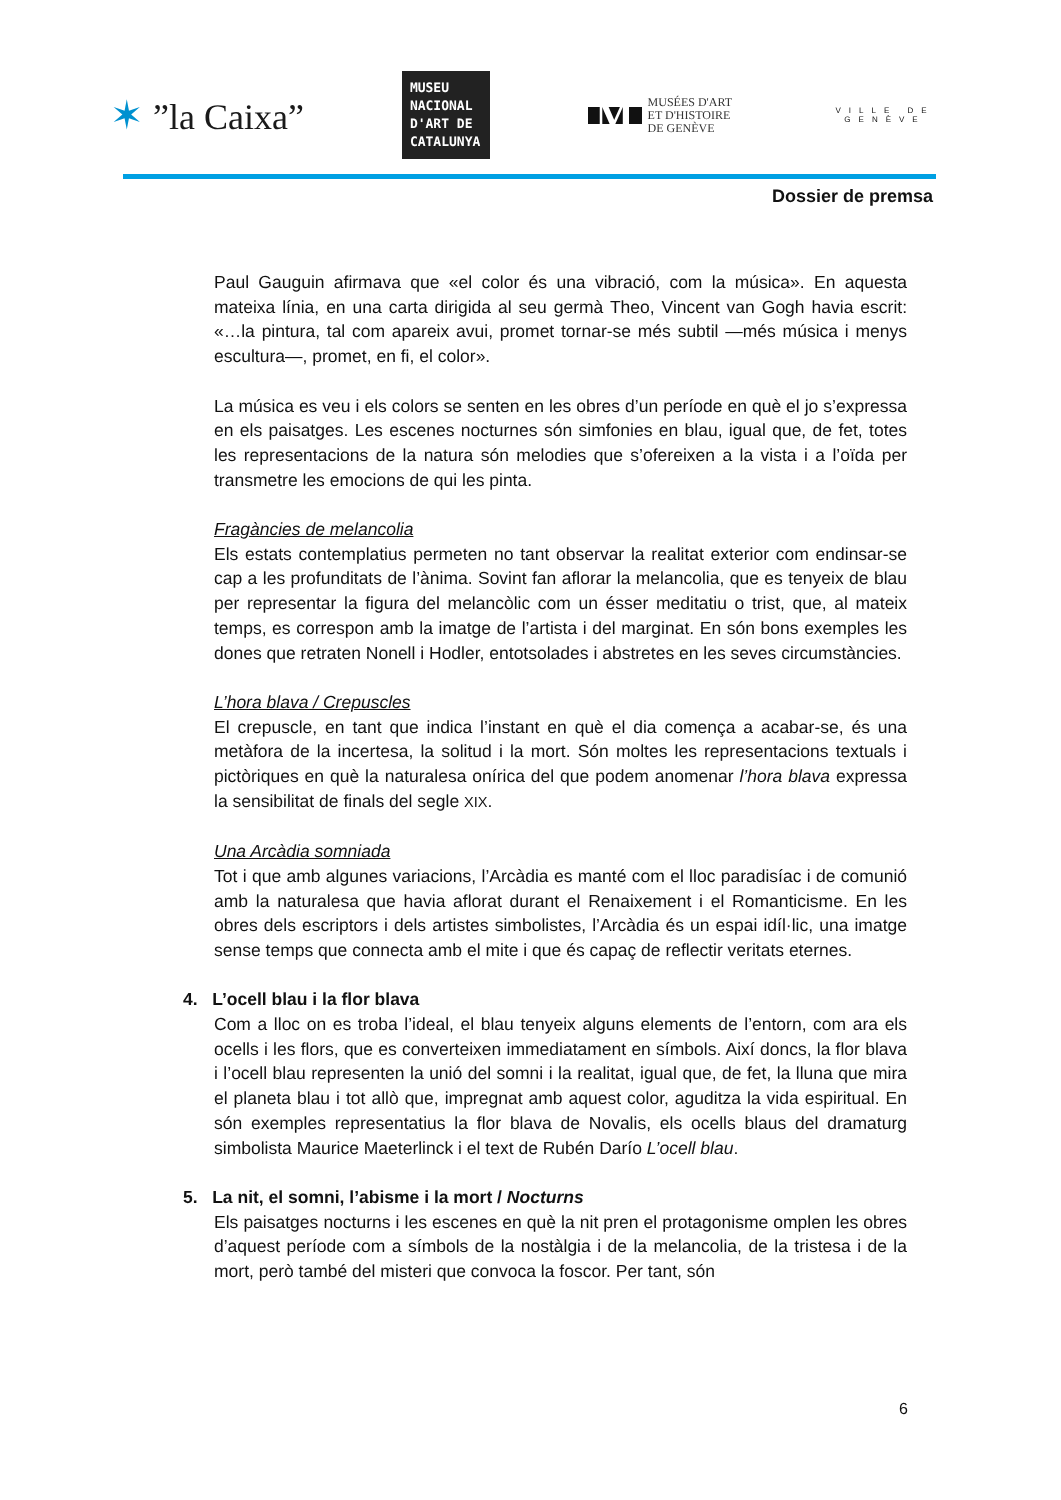✶ ”la Caixa”
MUSEU NACIONAL D'ART DE CATALUNYA
M
MUSÉES D'ART
ET D'HISTOIRE
DE GENÈVE
VILLE DE GENÈVE
Dossier de premsa
Paul Gauguin afirmava que «el color és una vibració, com la música». En aquesta mateixa línia, en una carta dirigida al seu germà Theo, Vincent van Gogh havia escrit: «…la pintura, tal com apareix avui, promet tornar-se més subtil —més música i menys escultura—, promet, en fi, el color».
La música es veu i els colors se senten en les obres d’un període en què el jo s’expressa en els paisatges. Les escenes nocturnes són simfonies en blau, igual que, de fet, totes les representacions de la natura són melodies que s’ofereixen a la vista i a l’oïda per transmetre les emocions de qui les pinta.
Fragàncies de melancolia
Els estats contemplatius permeten no tant observar la realitat exterior com endinsar-se cap a les profunditats de l’ànima. Sovint fan aflorar la melancolia, que es tenyeix de blau per representar la figura del melancòlic com un ésser meditatiu o trist, que, al mateix temps, es correspon amb la imatge de l’artista i del marginat. En són bons exemples les dones que retraten Nonell i Hodler, entotsolades i abstretes en les seves circumstàncies.
L’hora blava / Crepuscles
El crepuscle, en tant que indica l’instant en què el dia comença a acabar-se, és una metàfora de la incertesa, la solitud i la mort. Són moltes les representacions textuals i pictòriques en què la naturalesa onírica del que podem anomenar l’hora blava expressa la sensibilitat de finals del segle XIX.
Una Arcàdia somniada
Tot i que amb algunes variacions, l’Arcàdia es manté com el lloc paradisíac i de comunió amb la naturalesa que havia aflorat durant el Renaixement i el Romanticisme. En les obres dels escriptors i dels artistes simbolistes, l’Arcàdia és un espai idíl·lic, una imatge sense temps que connecta amb el mite i que és capaç de reflectir veritats eternes.
4. L’ocell blau i la flor blava
Com a lloc on es troba l’ideal, el blau tenyeix alguns elements de l’entorn, com ara els ocells i les flors, que es converteixen immediatament en símbols. Així doncs, la flor blava i l’ocell blau representen la unió del somni i la realitat, igual que, de fet, la lluna que mira el planeta blau i tot allò que, impregnat amb aquest color, aguditza la vida espiritual. En són exemples representatius la flor blava de Novalis, els ocells blaus del dramaturg simbolista Maurice Maeterlinck i el text de Rubén Darío L’ocell blau.
5. La nit, el somni, l’abisme i la mort / Nocturns
Els paisatges nocturns i les escenes en què la nit pren el protagonisme omplen les obres d’aquest període com a símbols de la nostàlgia i de la melancolia, de la tristesa i de la mort, però també del misteri que convoca la foscor. Per tant, són
6